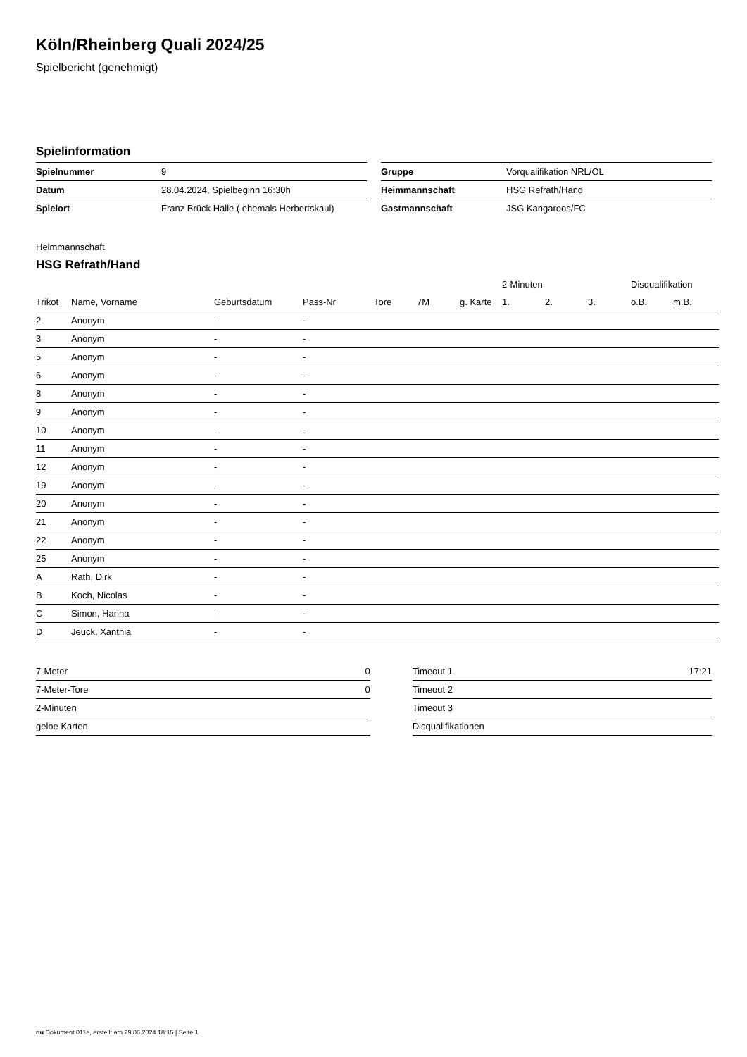Köln/Rheinberg Quali 2024/25
Spielbericht (genehmigt)
Spielinformation
| Spielnummer | 9 |
| Datum | 28.04.2024, Spielbeginn 16:30h |
| Spielort | Franz Brück Halle ( ehemals Herbertskaul) |
| Gruppe | Vorqualifikation NRL/OL |
| Heimmannschaft | HSG Refrath/Hand |
| Gastmannschaft | JSG Kangaroos/FC |
Heimmannschaft
HSG Refrath/Hand
| | | | | | | | 2-Minuten | | | Disqualifikation | |
| --- | --- | --- | --- | --- | --- | --- | --- | --- | --- | --- | --- |
| Trikot | Name, Vorname | Geburtsdatum | Pass-Nr | Tore | 7M | g. Karte | 1. | 2. | 3. | o.B. | m.B. |
| 2 | Anonym | - | - | | | | | | | | |
| 3 | Anonym | - | - | | | | | | | | |
| 5 | Anonym | - | - | | | | | | | | |
| 6 | Anonym | - | - | | | | | | | | |
| 8 | Anonym | - | - | | | | | | | | |
| 9 | Anonym | - | - | | | | | | | | |
| 10 | Anonym | - | - | | | | | | | | |
| 11 | Anonym | - | - | | | | | | | | |
| 12 | Anonym | - | - | | | | | | | | |
| 19 | Anonym | - | - | | | | | | | | |
| 20 | Anonym | - | - | | | | | | | | |
| 21 | Anonym | - | - | | | | | | | | |
| 22 | Anonym | - | - | | | | | | | | |
| 25 | Anonym | - | - | | | | | | | | |
| A | Rath, Dirk | - | - | | | | | | | | |
| B | Koch, Nicolas | - | - | | | | | | | | |
| C | Simon, Hanna | - | - | | | | | | | | |
| D | Jeuck, Xanthia | - | - | | | | | | | | |
| 7-Meter | 0 |
| 7-Meter-Tore | 0 |
| 2-Minuten | |
| gelbe Karten | |
| Timeout 1 | 17:21 |
| Timeout 2 | |
| Timeout 3 | |
| Disqualifikationen | |
nu.Dokument 011e, erstellt am 29.06.2024 18:15 | Seite 1